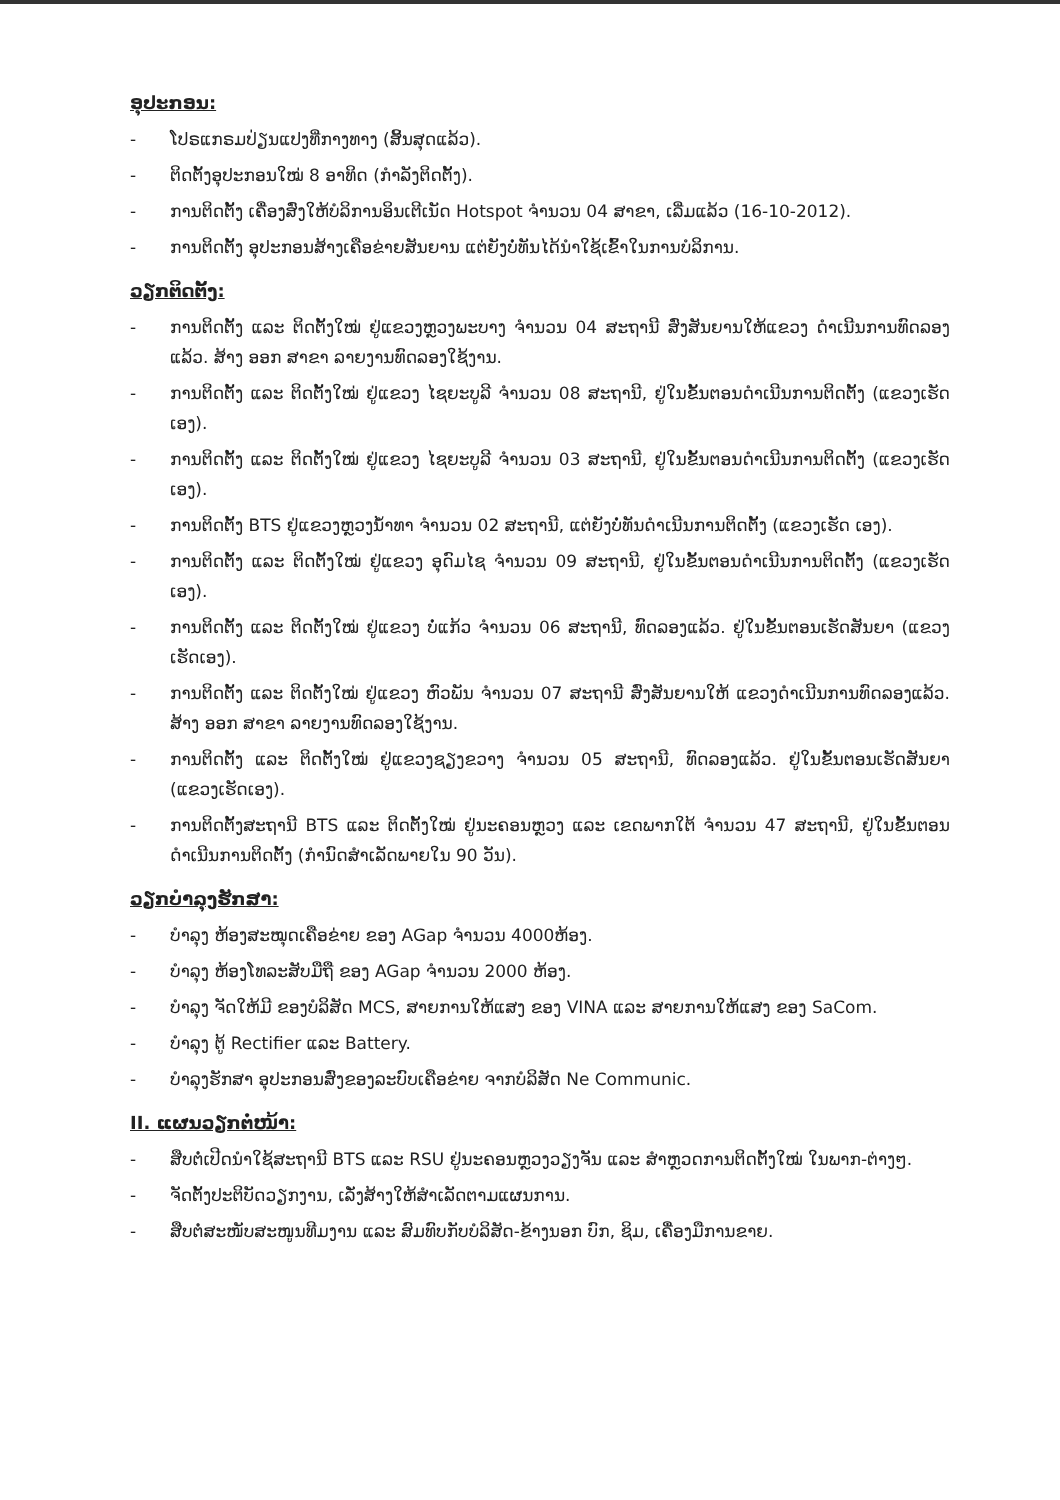ອຸປະກອນ:
- ໂປຣແກຣມປ່ຽນແປງທີ່ກາງທາງ (ສິ້ນສຸດແລ້ວ).
- ຕິດຕັ້ງອຸປະກອນໃໝ່ 8 ອາທິດ (ກຳລັງຕິດຕັ້ງ).
- ການຕິດຕັ້ງ ເຄື່ອງສົ່ງໃຫ້ບໍລິການອິນເຕີເນັດ Hotspot ຈຳນວນ 04 ສາຂາ, ເລີ່ມແລ້ວ (16-10-2012).
- ການຕິດຕັ້ງ ອຸປະກອນສ້າງເຄືອຂ່າຍສັນຍານ ແຕ່ຍັງບໍ່ທັນໄດ້ນຳໃຊ້ເຂົ້າໃນການບໍລິການ.
ວຽກຕິດຕັ້ງ:
- ການຕິດຕັ້ງ ແລະ ຕິດຕັ້ງໃໝ່ ຢູ່ແຂວງຫຼວງພະບາງ ຈຳນວນ 04 ສະຖານີ ສົ່ງສັນຍານໃຫ້ແຂວງ ດຳເນີນການທົດລອງແລ້ວ. ສ້າງ ອອກ ສາຂາ ລາຍງານທົດລອງໃຊ້ງານ.
- ການຕິດຕັ້ງ ແລະ ຕິດຕັ້ງໃໝ່ ຢູ່ແຂວງ ໄຊຍະບູລີ ຈຳນວນ 08 ສະຖານີ, ຢູ່ໃນຂັ້ນຕອນດຳເນີນການຕິດຕັ້ງ (ແຂວງເຮັດເອງ).
- ການຕິດຕັ້ງ ແລະ ຕິດຕັ້ງໃໝ່ ຢູ່ແຂວງ ໄຊຍະບູລີ ຈຳນວນ 03 ສະຖານີ, ຢູ່ໃນຂັ້ນຕອນດຳເນີນການຕິດຕັ້ງ (ແຂວງເຮັດເອງ).
- ການຕິດຕັ້ງ BTS ຢູ່ແຂວງຫຼວງນ້ຳທາ ຈຳນວນ 02 ສະຖານີ, ແຕ່ຍັງບໍ່ທັນດຳເນີນການຕິດຕັ້ງ (ແຂວງເຮັດ ເອງ).
- ການຕິດຕັ້ງ ແລະ ຕິດຕັ້ງໃໝ່ ຢູ່ແຂວງ ອຸດົມໄຊ ຈຳນວນ 09 ສະຖານີ, ຢູ່ໃນຂັ້ນຕອນດຳເນີນການຕິດຕັ້ງ (ແຂວງເຮັດເອງ).
- ການຕິດຕັ້ງ ແລະ ຕິດຕັ້ງໃໝ່ ຢູ່ແຂວງ ບໍ່ແກ້ວ ຈຳນວນ 06 ສະຖານີ, ທົດລອງແລ້ວ. ຢູ່ໃນຂັ້ນຕອນເຮັດສັນຍາ (ແຂວງເຮັດເອງ).
- ການຕິດຕັ້ງ ແລະ ຕິດຕັ້ງໃໝ່ ຢູ່ແຂວງ ຫົວພັນ ຈຳນວນ 07 ສະຖານີ ສົ່ງສັນຍານໃຫ້ ແຂວງດຳເນີນການທົດລອງແລ້ວ. ສ້າງ ອອກ ສາຂາ ລາຍງານທົດລອງໃຊ້ງານ.
- ການຕິດຕັ້ງ ແລະ ຕິດຕັ້ງໃໝ່ ຢູ່ແຂວງຊຽງຂວາງ ຈຳນວນ 05 ສະຖານີ, ທົດລອງແລ້ວ. ຢູ່ໃນຂັ້ນຕອນເຮັດສັນຍາ (ແຂວງເຮັດເອງ).
- ການຕິດຕັ້ງສະຖານີ BTS ແລະ ຕິດຕັ້ງໃໝ່ ຢູ່ນະຄອນຫຼວງ ແລະ ເຂດພາກໃຕ້ ຈຳນວນ 47 ສະຖານີ, ຢູ່ໃນຂັ້ນຕອນດຳເນີນການຕິດຕັ້ງ (ກຳນົດສຳເລັດພາຍໃນ 90 ວັນ).
ວຽກບໍາລຸງຮັກສາ:
- ບໍາລຸງ ຫ້ອງສະໝຸດເຄືອຂ່າຍ ຂອງ AGap ຈຳນວນ 4000ຫ້ອງ.
- ບໍາລຸງ ຫ້ອງໂທລະສັບມືຖື ຂອງ AGap ຈຳນວນ 2000 ຫ້ອງ.
- ບໍາລຸງ ຈັດໃຫ້ມີ ຂອງບໍລິສັດ MCS, ສາຍການໃຫ້ແສງ ຂອງ VINA ແລະ ສາຍການໃຫ້ແສງ ຂອງ SaCom.
- ບໍາລຸງ ຕູ້ Rectifier ແລະ Battery.
- ບໍາລຸງຮັກສາ ອຸປະກອນສົ່ງຂອງລະບົບເຄືອຂ່າຍ ຈາກບໍລິສັດ Ne Communic.
II. ແຜນວຽກຕໍ່ໜ້າ:
- ສືບຕໍ່ເປີດນຳໃຊ້ສະຖານີ BTS ແລະ RSU ຢູ່ນະຄອນຫຼວງວຽງຈັນ ແລະ ສຳຫຼວດການຕິດຕັ້ງໃໝ່ ໃນພາກ-ຕ່າງໆ.
- ຈັດຕັ້ງປະຕິບັດວຽກງານ, ເລັ່ງສ້າງໃຫ້ສຳເລັດຕາມແຜນການ.
- ສືບຕໍ່ສະໜັບສະໜູນທີມງານ ແລະ ສົມທົບກັບບໍລິສັດ-ຂ້າງນອກ ບົກ, ຊິມ, ເຄື່ອງມືການຂາຍ.